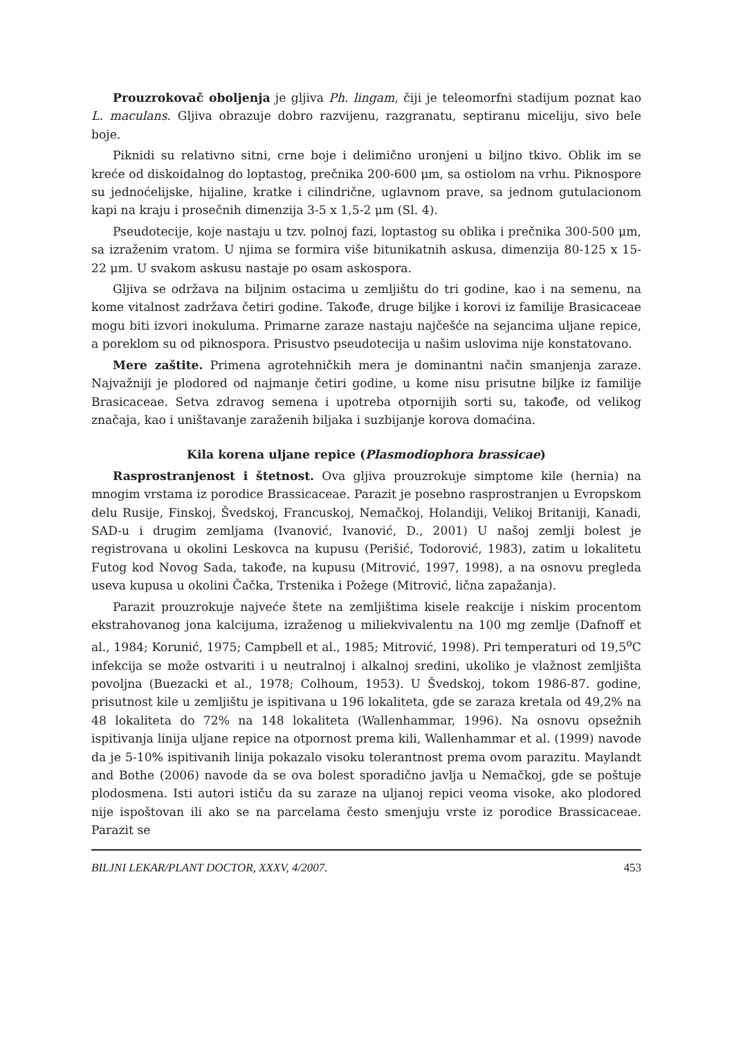Prouzrokovač oboljenja je gljiva Ph. lingam, čiji je teleomorfni stadijum poznat kao L. maculans. Gljiva obrazuje dobro razvijenu, razgranatu, septiranu miceliju, sivo bele boje.
Piknidi su relativno sitni, crne boje i delimično uronjeni u biljno tkivo. Oblik im se kreće od diskoidalnog do loptastog, prečnika 200-600 μm, sa ostiolom na vrhu. Piknospore su jednoćelijske, hijaline, kratke i cilindrične, uglavnom prave, sa jednom gutulacionom kapi na kraju i prosečnih dimenzija 3-5 x 1,5-2 μm (Sl. 4).
Pseudotecije, koje nastaju u tzv. polnoj fazi, loptastog su oblika i prečnika 300-500 μm, sa izraženim vratom. U njima se formira više bitunikatnih askusa, dimenzija 80-125 x 15-22 μm. U svakom askusu nastaje po osam askospora.
Gljiva se održava na biljnim ostacima u zemljištu do tri godine, kao i na semenu, na kome vitalnost zadržava četiri godine. Takođe, druge biljke i korovi iz familije Brasicaceae mogu biti izvori inokuluma. Primarne zaraze nastaju najčešće na sejancima uljane repice, a poreklom su od piknospora. Prisustvo pseudotecija u našim uslovima nije konstatovano.
Mere zaštite. Primena agrotehničkih mera je dominantni način smanjenja zaraze. Najvažniji je plodored od najmanje četiri godine, u kome nisu prisutne biljke iz familije Brasicaceae. Setva zdravog semena i upotreba otpornijih sorti su, takođe, od velikog značaja, kao i uništavanje zaraženih biljaka i suzbijanje korova domaćina.
Kila korena uljane repice (Plasmodiophora brassicae)
Rasprostranjenost i štetnost. Ova gljiva prouzrokuje simptome kile (hernia) na mnogim vrstama iz porodice Brassicaceae. Parazit je posebno rasprostranjen u Evropskom delu Rusije, Finskoj, Švedskoj, Francuskoj, Nemačkoj, Holandiji, Velikoj Britaniji, Kanadi, SAD-u i drugim zemljama (Ivanović, Ivanović, D., 2001) U našoj zemlji bolest je registrovana u okolini Leskovca na kupusu (Perišić, Todorović, 1983), zatim u lokalitetu Futog kod Novog Sada, takođe, na kupusu (Mitrović, 1997, 1998), a na osnovu pregleda useva kupusa u okolini Čačka, Trstenika i Požege (Mitrović, lična zapažanja).
Parazit prouzrokuje najveće štete na zemljištima kisele reakcije i niskim procentom ekstrahovanog jona kalcijuma, izraženog u miliekvivalentu na 100 mg zemlje (Dafnoff et al., 1984; Korunić, 1975; Campbell et al., 1985; Mitrović, 1998). Pri temperaturi od 19,5<sup>o</sup>C infekcija se može ostvariti i u neutralnoj i alkalnoj sredini, ukoliko je vlažnost zemljišta povoljna (Buezacki et al., 1978; Colhoum, 1953). U Švedskoj, tokom 1986-87. godine, prisutnost kile u zemljištu je ispitivana u 196 lokaliteta, gde se zaraza kretala od 49,2% na 48 lokaliteta do 72% na 148 lokaliteta (Wallenhammar, 1996). Na osnovu opsežnih ispitivanja linija uljane repice na otpornost prema kili, Wallenhammar et al. (1999) navode da je 5-10% ispitivanih linija pokazalo visoku tolerantnost prema ovom parazitu. Maylandt and Bothe (2006) navode da se ova bolest sporadično javlja u Nemačkoj, gde se poštuje plodosmena. Isti autori ističu da su zaraze na uljanoj repici veoma visoke, ako plodored nije ispoštovan ili ako se na parcelama često smenjuju vrste iz porodice Brassicaceae. Parazit se
BILJNI LEKAR/PLANT DOCTOR, XXXV, 4/2007. 453